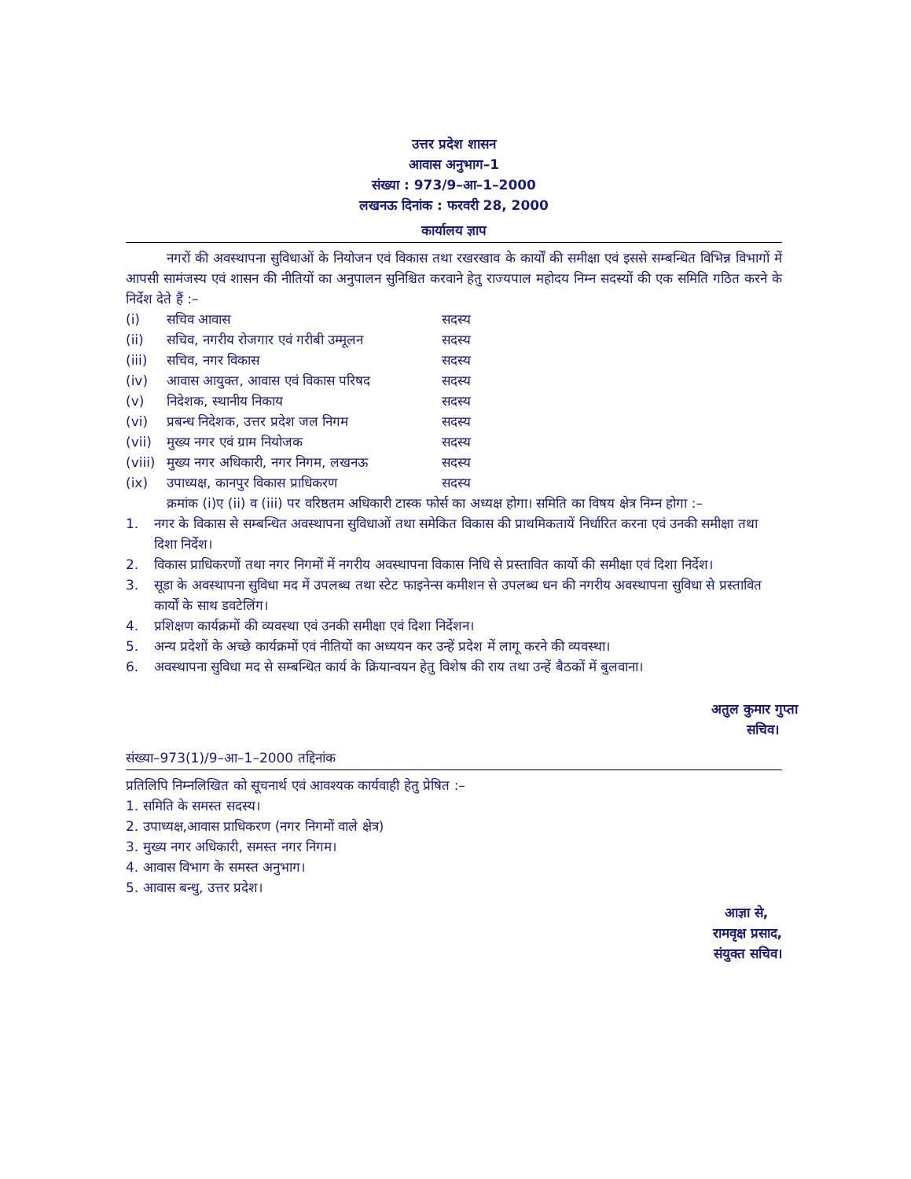उत्तर प्रदेश शासन
आवास अनुभाग–1
संख्या : 973/9–आ–1–2000
लखनऊ दिनांक : फरवरी 28, 2000
कार्यालय ज्ञाप
नगरों की अवस्थापना सुविधाओं के नियोजन एवं विकास तथा रखरखाव के कार्यों की समीक्षा एवं इससे सम्बन्धित विभिन्न विभागों में आपसी सामंजस्य एवं शासन की नीतियों का अनुपालन सुनिश्चित करवाने हेतु राज्यपाल महोदय निम्न सदस्यों की एक समिति गठित करने के निर्देश देते हैं :–
| (i) | सचिव आवास | सदस्य |
| (ii) | सचिव, नगरीय रोजगार एवं गरीबी उम्मूलन | सदस्य |
| (iii) | सचिव, नगर विकास | सदस्य |
| (iv) | आवास आयुक्त, आवास एवं विकास परिषद | सदस्य |
| (v) | निदेशक, स्थानीय निकाय | सदस्य |
| (vi) | प्रबन्ध निदेशक, उत्तर प्रदेश जल निगम | सदस्य |
| (vii) | मुख्य नगर एवं ग्राम नियोजक | सदस्य |
| (viii) | मुख्य नगर अधिकारी, नगर निगम, लखनऊ | सदस्य |
| (ix) | उपाध्यक्ष, कानपुर विकास प्राधिकरण | सदस्य |
क्रमांक (i)ए (ii) व (iii) पर वरिष्ठतम अधिकारी टास्क फोर्स का अध्यक्ष होगा। समिति का विषय क्षेत्र निम्न होगा :–
| 1. | नगर के विकास से सम्बन्धित अवस्थापना सुविधाओं तथा समेकित विकास की प्राथमिकतायें निर्धारित करना एवं उनकी समीक्षा तथा दिशा निर्देश। |
| 2. | विकास प्राधिकरणों तथा नगर निगमों में नगरीय अवस्थापना विकास निधि से प्रस्तावित कार्यो की समीक्षा एवं दिशा निर्देश। |
| 3. | सूडा के अवस्थापना सुविधा मद में उपलब्ध तथा स्टेट फाइनेन्स कमीशन से उपलब्ध धन की नगरीय अवस्थापना सुविधा से प्रस्तावित कार्यों के साथ डवटेलिंग। |
| 4. | प्रशिक्षण कार्यक्रमों की व्यवस्था एवं उनकी समीक्षा एवं दिशा निर्देशन। |
| 5. | अन्य प्रदेशों के अच्छे कार्यक्रमों एवं नीतियों का अध्ययन कर उन्हें प्रदेश में लागू करने की व्यवस्था। |
| 6. | अवस्थापना सुविधा मद से सम्बन्धित कार्य के क्रियान्वयन हेतु विशेष की राय तथा उन्हें बैठकों में बुलवाना। |
अतुल कुमार गुप्ता
सचिव।
संख्या–973(1)/9–आ–1–2000 तद्दिनांक
प्रतिलिपि निम्नलिखित को सूचनार्थ एवं आवश्यक कार्यवाही हेतु प्रेषित :–
1. समिति के समस्त सदस्य।
2. उपाध्यक्ष,आवास प्राधिकरण (नगर निगमों वाले क्षेत्र)
3. मुख्य नगर अधिकारी, समस्त नगर निगम।
4. आवास विभाग के समस्त अनुभाग।
5. आवास बन्धु, उत्तर प्रदेश।
आज्ञा से,
रामवृक्ष प्रसाद,
संयुक्त सचिव।